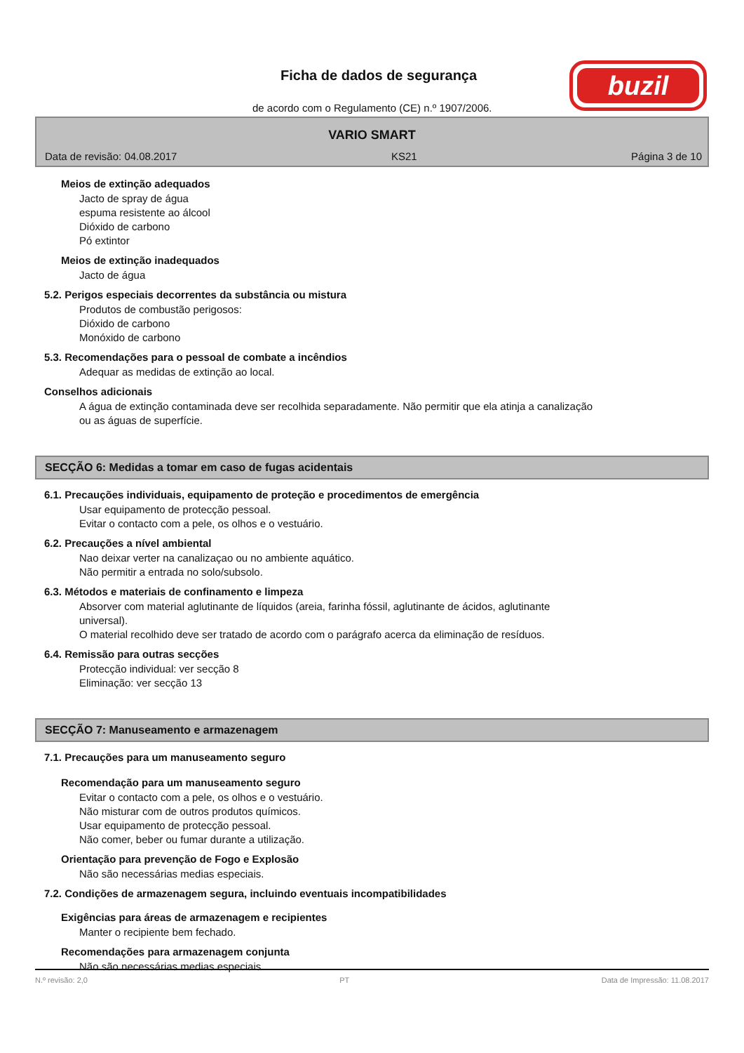Ficha de dados de segurança
de acordo com o Regulamento (CE) n.º 1907/2006.
buzil
VARIO SMART
Data de revisão: 04.08.2017 KS21 Página 3 de 10
Meios de extinção adequados
Jacto de spray de água
espuma resistente ao álcool
Dióxido de carbono
Pó extintor
Meios de extinção inadequados
Jacto de água
5.2. Perigos especiais decorrentes da substância ou mistura
Produtos de combustão perigosos:
Dióxido de carbono
Monóxido de carbono
5.3. Recomendações para o pessoal de combate a incêndios
Adequar as medidas de extinção ao local.
Conselhos adicionais
A água de extinção contaminada deve ser recolhida separadamente. Não permitir que ela atinja a canalização
ou as águas de superfície.
SECÇÃO 6: Medidas a tomar em caso de fugas acidentais
6.1. Precauções individuais, equipamento de proteção e procedimentos de emergência
Usar equipamento de protecção pessoal.
Evitar o contacto com a pele, os olhos e o vestuário.
6.2. Precauções a nível ambiental
Nao deixar verter na canalizaçao ou no ambiente aquático.
Não permitir a entrada no solo/subsolo.
6.3. Métodos e materiais de confinamento e limpeza
Absorver com material aglutinante de líquidos (areia, farinha fóssil, aglutinante de ácidos, aglutinante
universal).
O material recolhido deve ser tratado de acordo com o parágrafo acerca da eliminação de resíduos.
6.4. Remissão para outras secções
Protecção individual: ver secção 8
Eliminação: ver secção 13
SECÇÃO 7: Manuseamento e armazenagem
7.1. Precauções para um manuseamento seguro
Recomendação para um manuseamento seguro
Evitar o contacto com a pele, os olhos e o vestuário.
Não misturar com de outros produtos químicos.
Usar equipamento de protecção pessoal.
Não comer, beber ou fumar durante a utilização.
Orientação para prevenção de Fogo e Explosão
Não são necessárias medias especiais.
7.2. Condições de armazenagem segura, incluindo eventuais incompatibilidades
Exigências para áreas de armazenagem e recipientes
Manter o recipiente bem fechado.
Recomendações para armazenagem conjunta
Não são necessárias medias especiais.
N.º revisão: 2,0 PT Data de Impressão: 11.08.2017